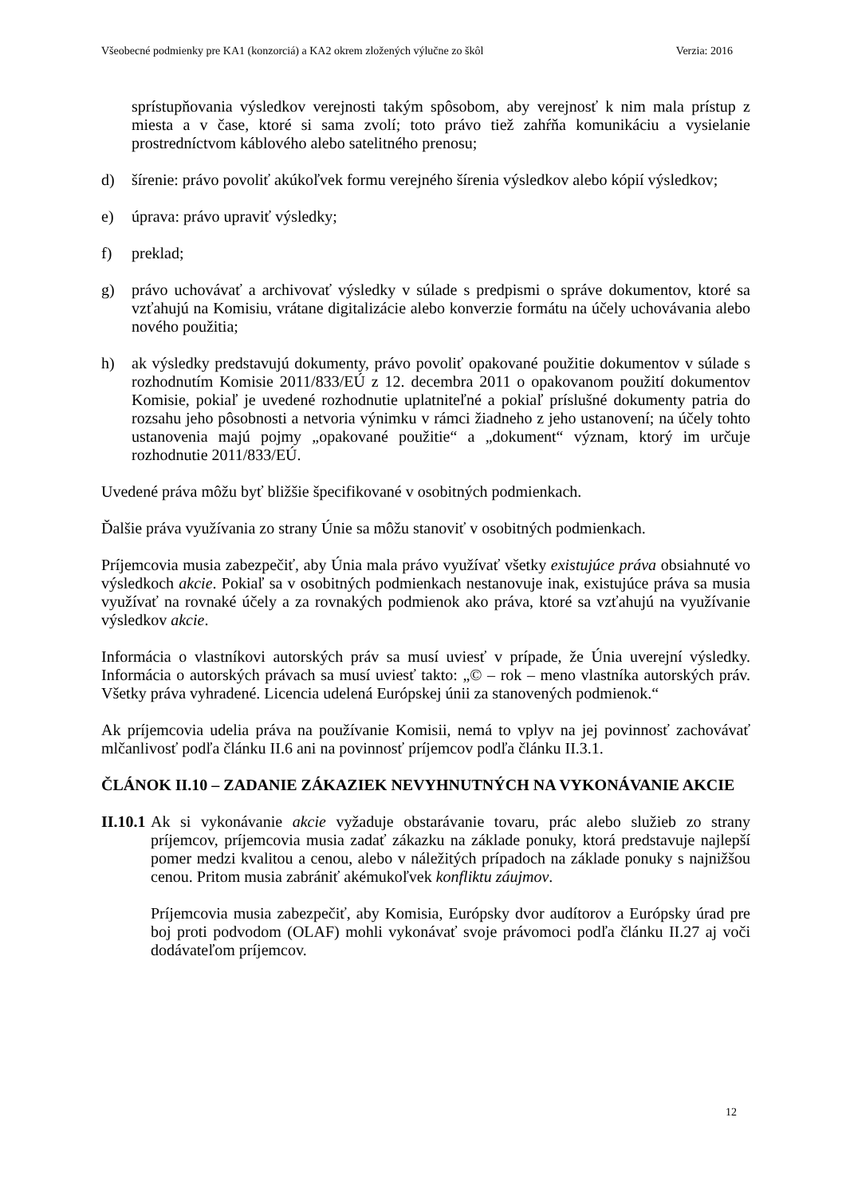Všeobecné podmienky pre KA1 (konzorciá) a KA2 okrem zložených výlučne zo škôl Verzia: 2016
sprístupňovania výsledkov verejnosti takým spôsobom, aby verejnosť k nim mala prístup z miesta a v čase, ktoré si sama zvolí; toto právo tiež zahŕňa komunikáciu a vysielanie prostredníctvom káblového alebo satelitného prenosu;
d) šírenie: právo povoliť akúkoľvek formu verejného šírenia výsledkov alebo kópií výsledkov;
e) úprava: právo upraviť výsledky;
f) preklad;
g) právo uchovávať a archivovať výsledky v súlade s predpismi o správe dokumentov, ktoré sa vzťahujú na Komisiu, vrátane digitalizácie alebo konverzie formátu na účely uchovávania alebo nového použitia;
h) ak výsledky predstavujú dokumenty, právo povoliť opakované použitie dokumentov v súlade s rozhodnutím Komisie 2011/833/EÚ z 12. decembra 2011 o opakovanom použití dokumentov Komisie, pokiaľ je uvedené rozhodnutie uplatniteľné a pokiaľ príslušné dokumenty patria do rozsahu jeho pôsobnosti a netvoria výnimku v rámci žiadneho z jeho ustanovení; na účely tohto ustanovenia majú pojmy „opakované použitie“ a „dokument“ význam, ktorý im určuje rozhodnutie 2011/833/EÚ.
Uvedené práva môžu byť bližšie špecifikované v osobitných podmienkach.
Ďalšie práva využívania zo strany Únie sa môžu stanoviť v osobitných podmienkach.
Príjemcovia musia zabezpečiť, aby Únia mala právo využívať všetky existujúce práva obsiahnuté vo výsledkoch akcie. Pokiaľ sa v osobitných podmienkach nestanovuje inak, existujúce práva sa musia využívať na rovnaké účely a za rovnakých podmienok ako práva, ktoré sa vzťahujú na využívanie výsledkov akcie.
Informácia o vlastníkovi autorských práv sa musí uviesť v prípade, že Únia uverejní výsledky. Informácia o autorských právach sa musí uviesť takto: „© – rok – meno vlastníka autorských práv. Všetky práva vyhradené. Licencia udelená Európskej únii za stanovených podmienok.“
Ak príjemcovia udelia práva na používanie Komisii, nemá to vplyv na jej povinnosť zachovávať mlčanlivosť podľa článku II.6 ani na povinnosť príjemcov podľa článku II.3.1.
ČLÁNOK II.10 – ZADANIE ZÁKAZIEK NEVYHNUTNÝCH NA VYKONÁVANIE AKCIE
II.10.1
Ak si vykonávanie akcie vyžaduje obstarávanie tovaru, prác alebo služieb zo strany príjemcov, príjemcovia musia zadať zákazku na základe ponuky, ktorá predstavuje najlepší pomer medzi kvalitou a cenou, alebo v náležitých prípadoch na základe ponuky s najnižšou cenou. Pritom musia zabrániť akémukoľvek konfliktu záujmov.
Príjemcovia musia zabezpečiť, aby Komisia, Európsky dvor audítorov a Európsky úrad pre boj proti podvodom (OLAF) mohli vykonávať svoje právomoci podľa článku II.27 aj voči dodávateľom príjemcov.
12